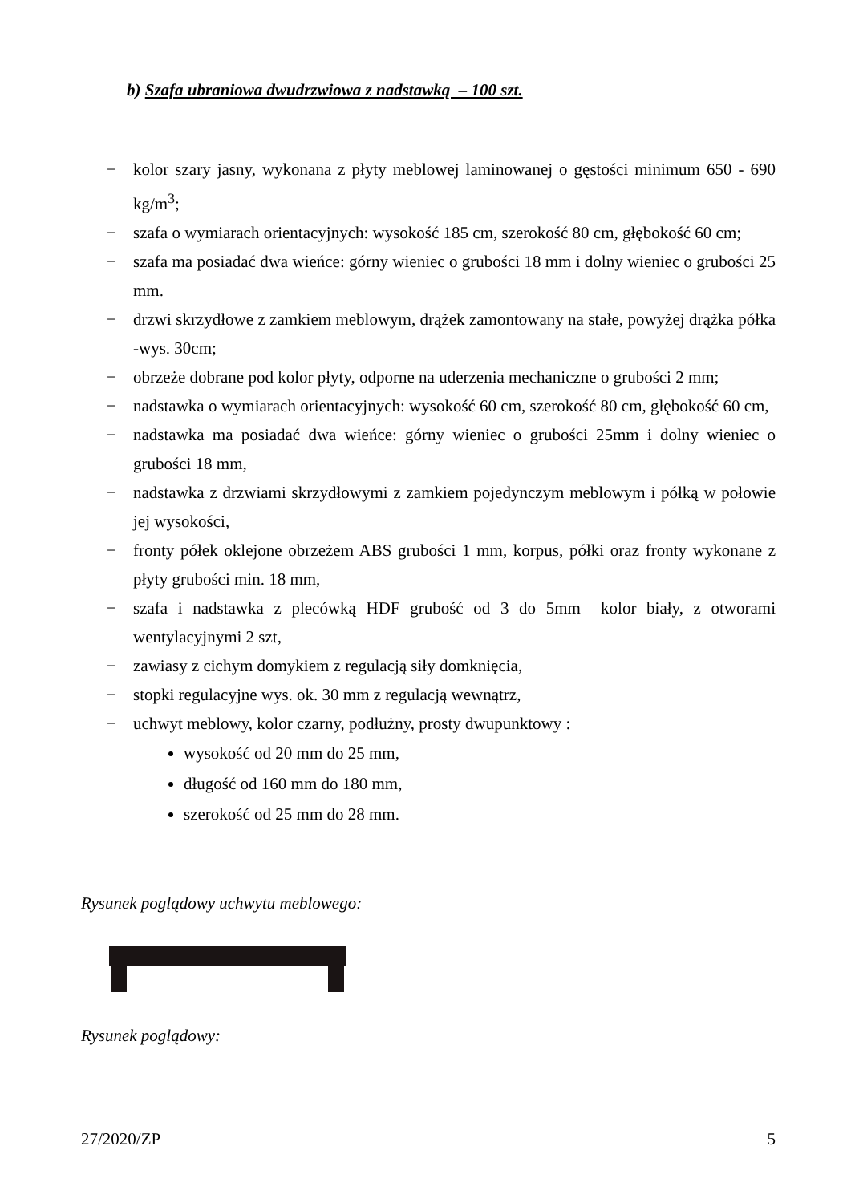b) Szafa ubraniowa dwudrzwiowa z nadstawką – 100 szt.
− kolor szary jasny, wykonana z płyty meblowej laminowanej o gęstości minimum 650 - 690 kg/m<sup>3</sup>;
− szafa o wymiarach orientacyjnych: wysokość 185 cm, szerokość 80 cm, głębokość 60 cm;
− szafa ma posiadać dwa wieńce: górny wieniec o grubości 18 mm i dolny wieniec o grubości 25 mm.
− drzwi skrzydłowe z zamkiem meblowym, drążek zamontowany na stałe, powyżej drążka półka -wys. 30cm;
− obrzeże dobrane pod kolor płyty, odporne na uderzenia mechaniczne o grubości 2 mm;
− nadstawka o wymiarach orientacyjnych: wysokość 60 cm, szerokość 80 cm, głębokość 60 cm,
− nadstawka ma posiadać dwa wieńce: górny wieniec o grubości 25mm i dolny wieniec o grubości 18 mm,
− nadstawka z drzwiami skrzydłowymi z zamkiem pojedynczym meblowym i półką w połowie jej wysokości,
− fronty półek oklejone obrzeżem ABS grubości 1 mm, korpus, półki oraz fronty wykonane z płyty grubości min. 18 mm,
− szafa i nadstawka z plecówką HDF grubość od 3 do 5mm kolor biały, z otworami wentylacyjnymi 2 szt,
− zawiasy z cichym domykiem z regulacją siły domknięcia,
− stopki regulacyjne wys. ok. 30 mm z regulacją wewnątrz,
− uchwyt meblowy, kolor czarny, podłużny, prosty dwupunktowy :
wysokość od 20 mm do 25 mm,
długość od 160 mm do 180 mm,
szerokość od 25 mm do 28 mm.
Rysunek poglądowy uchwytu meblowego:
Rysunek poglądowy:
27/2020/ZP 5